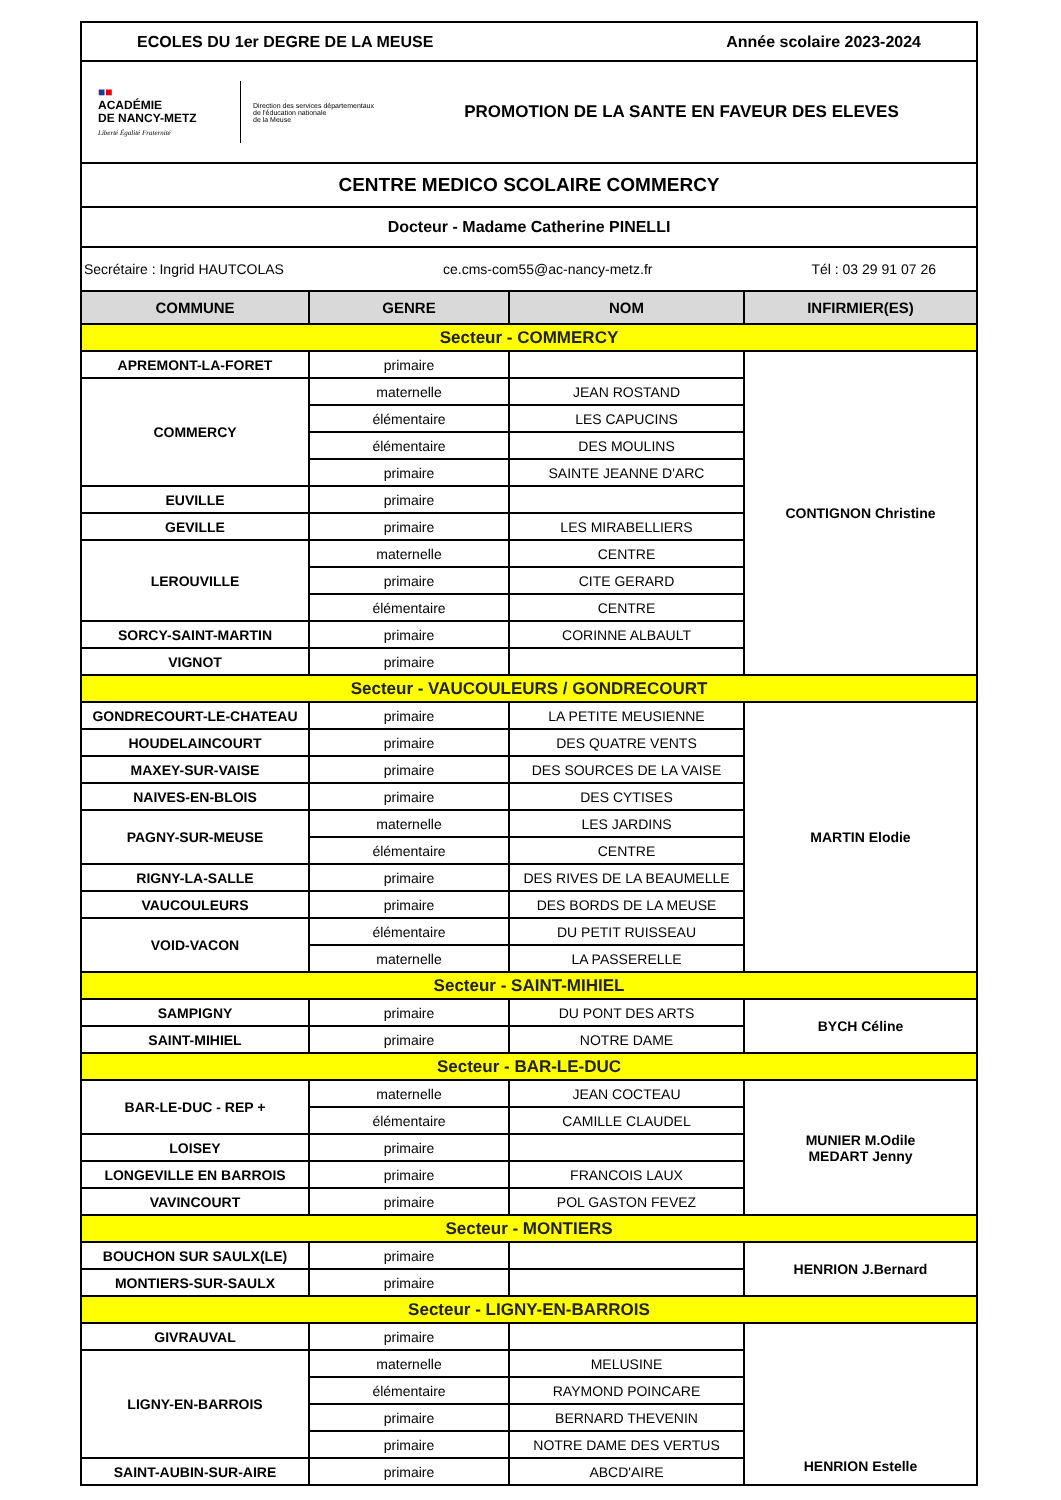| ECOLES DU 1er DEGRE DE LA MEUSE Année scolaire 2023-2024 | | | |
| ■ ■ ACADÉMIE DE NANCY-METZ Liberté Égalité Fraternité Direction des services départementaux de l'éducation nationale de la Meuse PROMOTION DE LA SANTE EN FAVEUR DES ELEVES | | | |
| CENTRE MEDICO SCOLAIRE COMMERCY | | | |
| Docteur - Madame Catherine PINELLI | | | |
| Secrétaire : Ingrid HAUTCOLAS ce.cms-com55@ac-nancy-metz.fr Tél : 03 29 91 07 26 | | | |
| COMMUNE | GENRE | NOM | INFIRMIER(ES) |
| Secteur - COMMERCY | | | |
| APREMONT-LA-FORET | primaire | | CONTIGNON Christine |
| COMMERCY | maternelle | JEAN ROSTAND | |
| | élémentaire | LES CAPUCINS | |
| | élémentaire | DES MOULINS | |
| | primaire | SAINTE JEANNE D'ARC | |
| EUVILLE | primaire | | |
| GEVILLE | primaire | LES MIRABELLIERS | |
| LEROUVILLE | maternelle | CENTRE | |
| | primaire | CITE GERARD | |
| | élémentaire | CENTRE | |
| SORCY-SAINT-MARTIN | primaire | CORINNE ALBAULT | |
| VIGNOT | primaire | | |
| Secteur - VAUCOULEURS / GONDRECOURT | | | |
| GONDRECOURT-LE-CHATEAU | primaire | LA PETITE MEUSIENNE | MARTIN Elodie |
| HOUDELAINCOURT | primaire | DES QUATRE VENTS | |
| MAXEY-SUR-VAISE | primaire | DES SOURCES DE LA VAISE | |
| NAIVES-EN-BLOIS | primaire | DES CYTISES | |
| PAGNY-SUR-MEUSE | maternelle | LES JARDINS | |
| | élémentaire | CENTRE | |
| RIGNY-LA-SALLE | primaire | DES RIVES DE LA BEAUMELLE | |
| VAUCOULEURS | primaire | DES BORDS DE LA MEUSE | |
| VOID-VACON | élémentaire | DU PETIT RUISSEAU | |
| | maternelle | LA PASSERELLE | |
| Secteur - SAINT-MIHIEL | | | |
| SAMPIGNY | primaire | DU PONT DES ARTS | BYCH Céline |
| SAINT-MIHIEL | primaire | NOTRE DAME | |
| Secteur - BAR-LE-DUC | | | |
| BAR-LE-DUC - REP + | maternelle | JEAN COCTEAU | MUNIER M.Odile MEDART Jenny |
| | élémentaire | CAMILLE CLAUDEL | |
| LOISEY | primaire | | |
| LONGEVILLE EN BARROIS | primaire | FRANCOIS LAUX | |
| VAVINCOURT | primaire | POL GASTON FEVEZ | |
| Secteur - MONTIERS | | | |
| BOUCHON SUR SAULX(LE) | primaire | | HENRION J.Bernard |
| MONTIERS-SUR-SAULX | primaire | | |
| Secteur - LIGNY-EN-BARROIS | | | |
| GIVRAUVAL | primaire | | HENRION Estelle |
| LIGNY-EN-BARROIS | maternelle | MELUSINE | |
| | élémentaire | RAYMOND POINCARE | |
| | primaire | BERNARD THEVENIN | |
| | primaire | NOTRE DAME DES VERTUS | |
| SAINT-AUBIN-SUR-AIRE | primaire | ABCD'AIRE | |